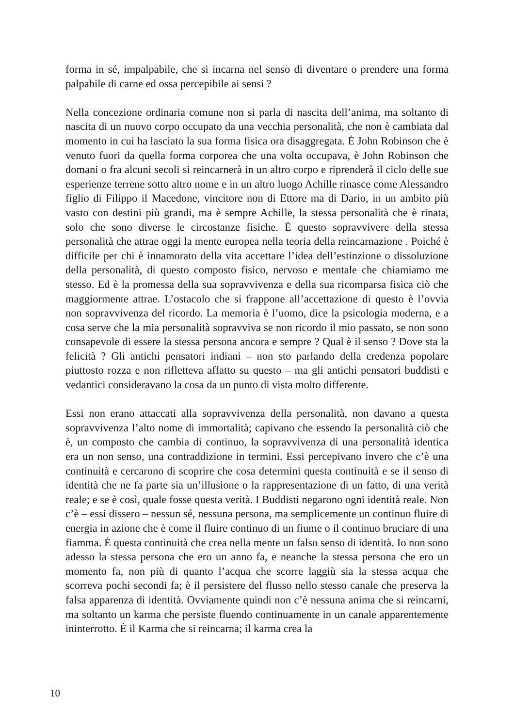forma in sé, impalpabile, che si incarna nel senso di diventare o prendere una forma palpabile di carne ed ossa percepibile ai sensi ?
Nella concezione ordinaria comune non si parla di nascita dell’anima, ma soltanto di nascita di un nuovo corpo occupato da una vecchia personalità, che non è cambiata dal momento in cui ha lasciato la sua forma fisica ora disaggregata. Ė John Robinson che è venuto fuori da quella forma corporea che una volta occupava, è John Robinson che domani o fra alcuni secoli si reincarnerà in un altro corpo e riprenderà il ciclo delle sue esperienze terrene sotto altro nome e in un altro luogo Achille rinasce come Alessandro figlio di Filippo il Macedone, vincitore non di Ettore ma di Dario, in un ambito più vasto con destini più grandi, ma è sempre Achille, la stessa personalità che è rinata, solo che sono diverse le circostanze fisiche. Ė questo sopravvivere della stessa personalità che attrae oggi la mente europea nella teoria della reincarnazione . Poiché è difficile per chi è innamorato della vita accettare l’idea dell’estinzione o dissoluzione della personalità, di questo composto fisico, nervoso e mentale che chiamiamo me stesso. Ed è la promessa della sua sopravvivenza e della sua ricomparsa fisica ciò che maggiormente attrae. L’ostacolo che si frappone all’accettazione di questo è l’ovvia non sopravvivenza del ricordo. La memoria è l’uomo, dice la psicologia moderna, e a cosa serve che la mia personalità sopravviva se non ricordo il mio passato, se non sono consapevole di essere la stessa persona ancora e sempre ? Qual è il senso ? Dove sta la felicità ? Gli antichi pensatori indiani – non sto parlando della credenza popolare piuttosto rozza e non rifletteva affatto su questo – ma gli antichi pensatori buddisti e vedantici consideravano la cosa da un punto di vista molto differente.
Essi non erano attaccati alla sopravvivenza della personalità, non davano a questa sopravvivenza l’alto nome di immortalità; capivano che essendo la personalità ciò che è, un composto che cambia di continuo, la sopravvivenza di una personalità identica era un non senso, una contraddizione in termini. Essi percepivano invero che c’è una continuità e cercarono di scoprire che cosa determini questa continuità e se il senso di identità che ne fa parte sia un’illusione o la rappresentazione di un fatto, di una verità reale; e se è così, quale fosse questa verità. I Buddisti negarono ogni identità reale. Non c’è – essi dissero – nessun sé, nessuna persona, ma semplicemente un continuo fluire di energia in azione che è come il fluire continuo di un fiume o il continuo bruciare di una fiamma. Ė questa continuità che crea nella mente un falso senso di identità. Io non sono adesso la stessa persona che ero un anno fa, e neanche la stessa persona che ero un momento fa, non più di quanto l’acqua che scorre laggiù sia la stessa acqua che scorreva pochi secondi fa; è il persistere del flusso nello stesso canale che preserva la falsa apparenza di identità. Ovviamente quindi non c’è nessuna anima che si reincarni, ma soltanto un karma che persiste fluendo continuamente in un canale apparentemente ininterrotto. Ė il Karma che si reincarna; il karma crea la
10